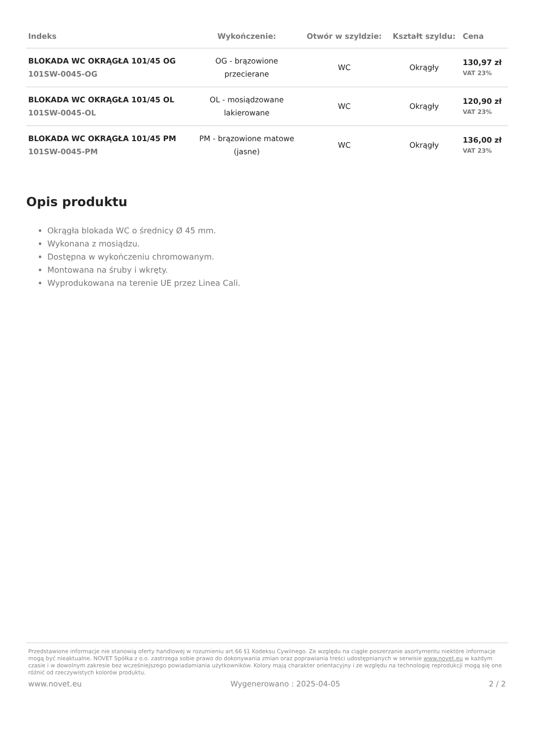| Indeks | Wykończenie: | Otwór w szyldzie: | Kształt szyldu: | Cena |
| --- | --- | --- | --- | --- |
| BLOKADA WC OKRĄGŁA 101/45 OG 101SW-0045-OG | OG - brązowione przecierane | WC | Okrągły | 130,97 zł VAT 23% |
| BLOKADA WC OKRĄGŁA 101/45 OL 101SW-0045-OL | OL - mosiądzowane lakierowane | WC | Okrągły | 120,90 zł VAT 23% |
| BLOKADA WC OKRĄGŁA 101/45 PM 101SW-0045-PM | PM - brązowione matowe (jasne) | WC | Okrągły | 136,00 zł VAT 23% |
Opis produktu
Okrągła blokada WC o średnicy Ø 45 mm.
Wykonana z mosiądzu.
Dostępna w wykończeniu chromowanym.
Montowana na śruby i wkręty.
Wyprodukowana na terenie UE przez Linea Cali.
Przedstawione informacje nie stanowią oferty handlowej w rozumieniu art.66 §1 Kodeksu Cywilnego. Ze względu na ciągłe poszerzanie asortymentu niektóre informacje mogą być nieaktualne. NOVET Spółka z o.o. zastrzega sobie prawo do dokonywania zmian oraz poprawiania treści udostępnianych w serwisie www.novet.eu w każdym czasie i w dowolnym zakresie bez wcześniejszego powiadamiania użytkowników. Kolory mają charakter orientacyjny i ze względu na technologię reprodukcji mogą się one różnić od rzeczywistych kolorów produktu.
www.novet.eu Wygenerowano : 2025-04-05 2 / 2